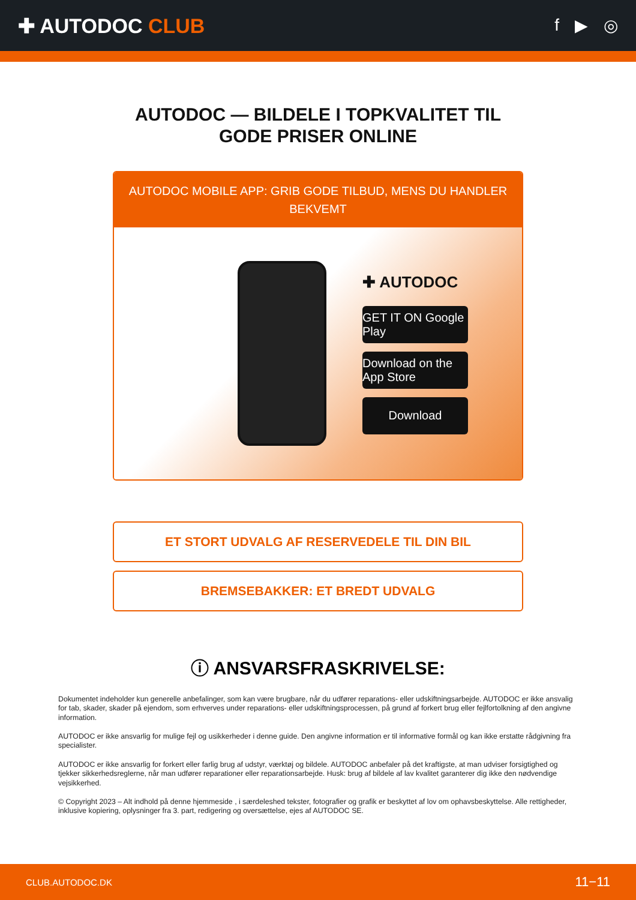✚ AUTODOC CLUB
f ▶ ◎
AUTODOC — BILDELE I TOPKVALITET TIL GODE PRISER ONLINE
AUTODOC MOBILE APP: GRIB GODE TILBUD, MENS DU HANDLER BEKVEMT
✚ AUTODOC
GET IT ON Google Play
Download on the App Store
Download
ET STORT UDVALG AF RESERVEDELE TIL DIN BIL
BREMSEBAKKER: ET BREDT UDVALG
ⓘ ANSVARSFRASKRIVELSE:
Dokumentet indeholder kun generelle anbefalinger, som kan være brugbare, når du udfører reparations- eller udskiftningsarbejde. AUTODOC er ikke ansvalig for tab, skader, skader på ejendom, som erhverves under reparations- eller udskiftningsprocessen, på grund af forkert brug eller fejlfortolkning af den angivne information.
AUTODOC er ikke ansvarlig for mulige fejl og usikkerheder i denne guide. Den angivne information er til informative formål og kan ikke erstatte rådgivning fra specialister.
AUTODOC er ikke ansvarlig for forkert eller farlig brug af udstyr, værktøj og bildele. AUTODOC anbefaler på det kraftigste, at man udviser forsigtighed og tjekker sikkerhedsreglerne, når man udfører reparationer eller reparationsarbejde. Husk: brug af bildele af lav kvalitet garanterer dig ikke den nødvendige vejsikkerhed.
© Copyright 2023 – Alt indhold på denne hjemmeside , i særdeleshed tekster, fotografier og grafik er beskyttet af lov om ophavsbeskyttelse. Alle rettigheder, inklusive kopiering, oplysninger fra 3. part, redigering og oversættelse, ejes af AUTODOC SE.
CLUB.AUTODOC.DK 11−11